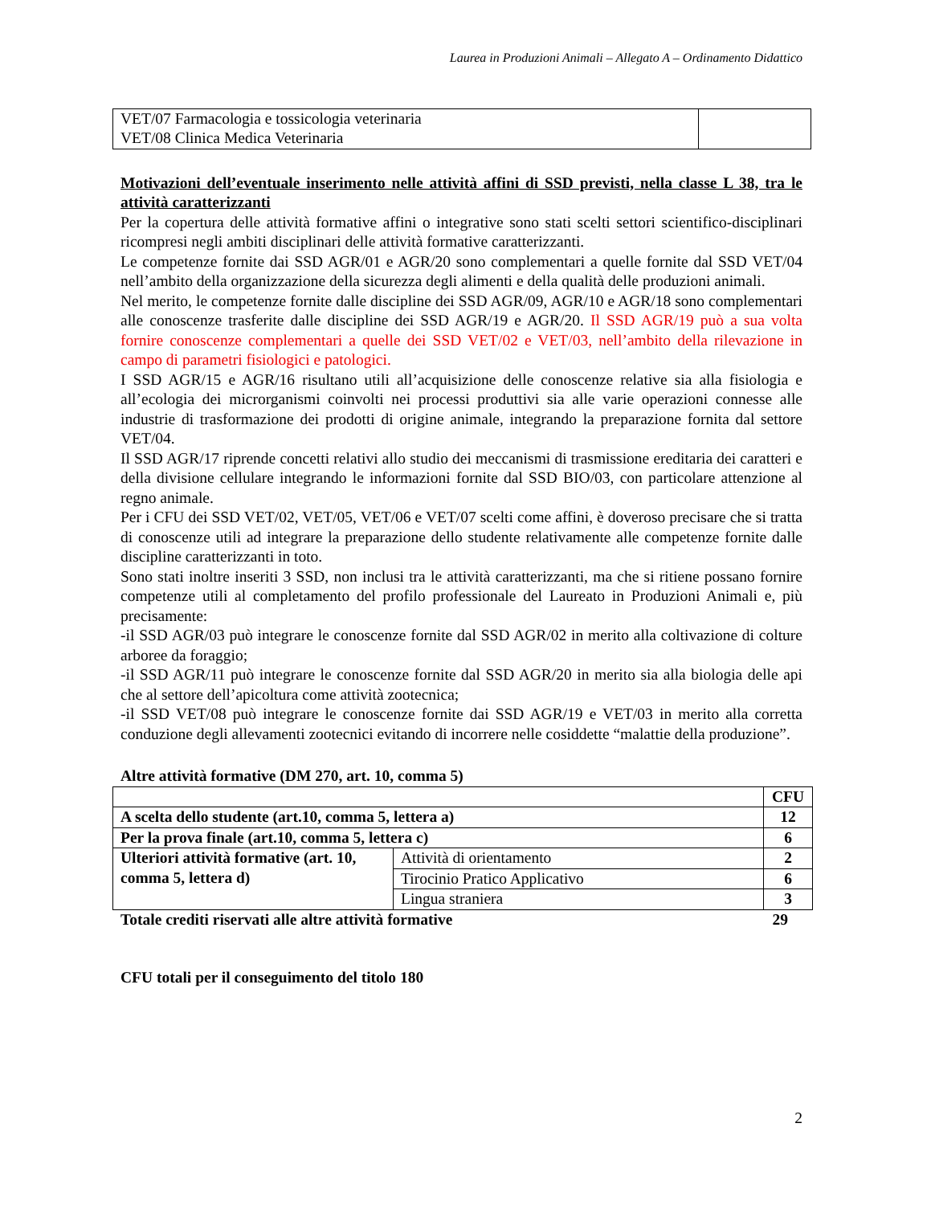Laurea in Produzioni Animali – Allegato A – Ordinamento Didattico
| VET/07 Farmacologia e tossicologia veterinaria VET/08 Clinica Medica Veterinaria | |
Motivazioni dell’eventuale inserimento nelle attività affini di SSD previsti, nella classe L 38, tra le attività caratterizzanti
Per la copertura delle attività formative affini o integrative sono stati scelti settori scientifico-disciplinari ricompresi negli ambiti disciplinari delle attività formative caratterizzanti.
Le competenze fornite dai SSD AGR/01 e AGR/20 sono complementari a quelle fornite dal SSD VET/04 nell’ambito della organizzazione della sicurezza degli alimenti e della qualità delle produzioni animali.
Nel merito, le competenze fornite dalle discipline dei SSD AGR/09, AGR/10 e AGR/18 sono complementari alle conoscenze trasferite dalle discipline dei SSD AGR/19 e AGR/20. Il SSD AGR/19 può a sua volta fornire conoscenze complementari a quelle dei SSD VET/02 e VET/03, nell’ambito della rilevazione in campo di parametri fisiologici e patologici.
I SSD AGR/15 e AGR/16 risultano utili all’acquisizione delle conoscenze relative sia alla fisiologia e all’ecologia dei microrganismi coinvolti nei processi produttivi sia alle varie operazioni connesse alle industrie di trasformazione dei prodotti di origine animale, integrando la preparazione fornita dal settore VET/04.
Il SSD AGR/17 riprende concetti relativi allo studio dei meccanismi di trasmissione ereditaria dei caratteri e della divisione cellulare integrando le informazioni fornite dal SSD BIO/03, con particolare attenzione al regno animale.
Per i CFU dei SSD VET/02, VET/05, VET/06 e VET/07 scelti come affini, è doveroso precisare che si tratta di conoscenze utili ad integrare la preparazione dello studente relativamente alle competenze fornite dalle discipline caratterizzanti in toto.
Sono stati inoltre inseriti 3 SSD, non inclusi tra le attività caratterizzanti, ma che si ritiene possano fornire competenze utili al completamento del profilo professionale del Laureato in Produzioni Animali e, più precisamente:
-il SSD AGR/03 può integrare le conoscenze fornite dal SSD AGR/02 in merito alla coltivazione di colture arboree da foraggio;
-il SSD AGR/11 può integrare le conoscenze fornite dal SSD AGR/20 in merito sia alla biologia delle api che al settore dell’apicoltura come attività zootecnica;
-il SSD VET/08 può integrare le conoscenze fornite dai SSD AGR/19 e VET/03 in merito alla corretta conduzione degli allevamenti zootecnici evitando di incorrere nelle cosiddette “malattie della produzione”.
Altre attività formative (DM 270, art. 10, comma 5)
| | | CFU |
| A scelta dello studente (art.10, comma 5, lettera a) | | 12 |
| Per la prova finale (art.10, comma 5, lettera c) | | 6 |
| Ulteriori attività formative (art. 10, comma 5, lettera d) | Attività di orientamento | 2 |
| | Tirocinio Pratico Applicativo | 6 |
| | Lingua straniera | 3 |
Totale crediti riservati alle altre attività formative 29
CFU totali per il conseguimento del titolo 180
2